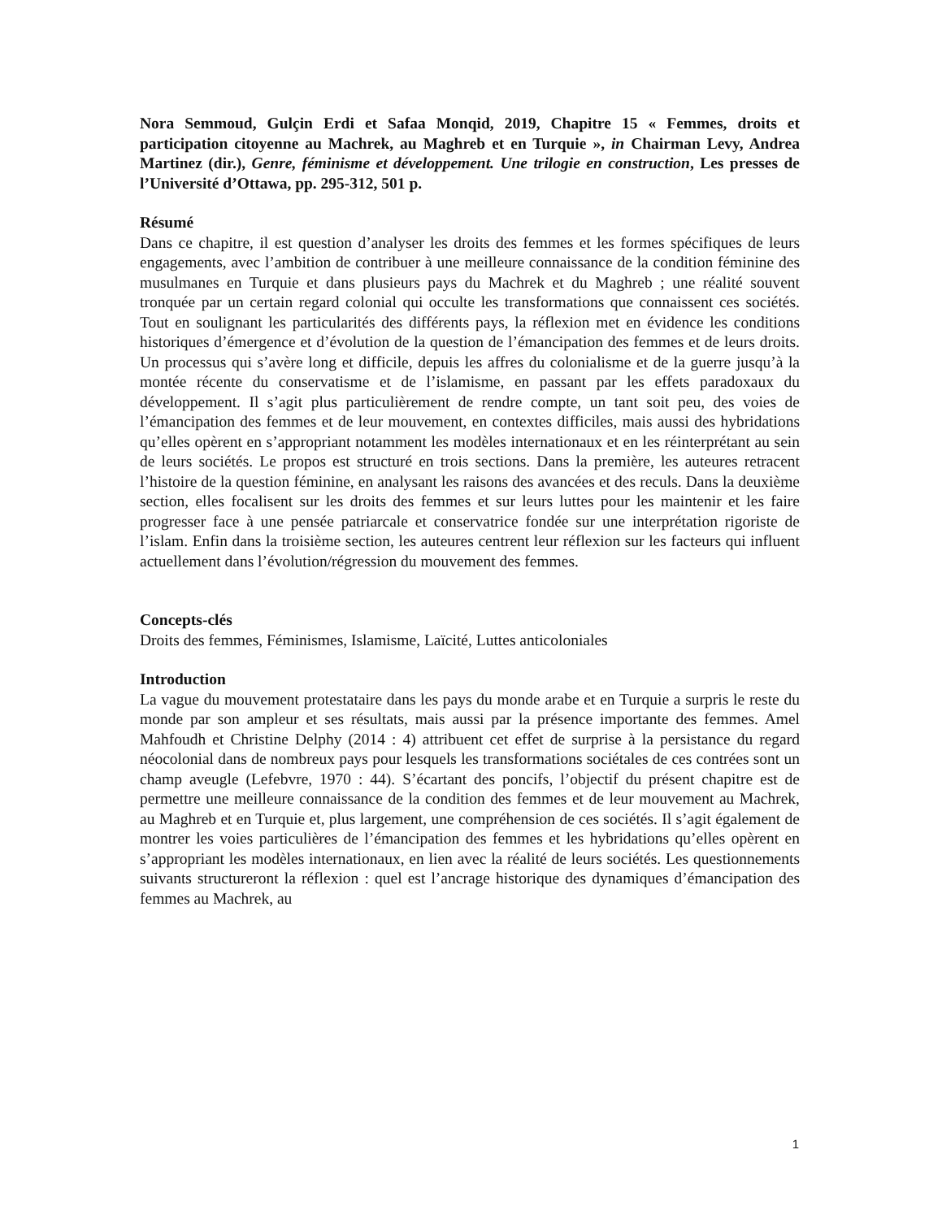Nora Semmoud, Gulçin Erdi et Safaa Monqid, 2019, Chapitre 15 « Femmes, droits et participation citoyenne au Machrek, au Maghreb et en Turquie », in Chairman Levy, Andrea Martinez (dir.), Genre, féminisme et développement. Une trilogie en construction, Les presses de l’Université d’Ottawa, pp. 295-312, 501 p.
Résumé
Dans ce chapitre, il est question d’analyser les droits des femmes et les formes spécifiques de leurs engagements, avec l’ambition de contribuer à une meilleure connaissance de la condition féminine des musulmanes en Turquie et dans plusieurs pays du Machrek et du Maghreb ; une réalité souvent tronquée par un certain regard colonial qui occulte les transformations que connaissent ces sociétés. Tout en soulignant les particularités des différents pays, la réflexion met en évidence les conditions historiques d’émergence et d’évolution de la question de l’émancipation des femmes et de leurs droits. Un processus qui s’avère long et difficile, depuis les affres du colonialisme et de la guerre jusqu’à la montée récente du conservatisme et de l’islamisme, en passant par les effets paradoxaux du développement. Il s’agit plus particulièrement de rendre compte, un tant soit peu, des voies de l’émancipation des femmes et de leur mouvement, en contextes difficiles, mais aussi des hybridations qu’elles opèrent en s’appropriant notamment les modèles internationaux et en les réinterprétant au sein de leurs sociétés. Le propos est structuré en trois sections. Dans la première, les auteures retracent l’histoire de la question féminine, en analysant les raisons des avancées et des reculs. Dans la deuxième section, elles focalisent sur les droits des femmes et sur leurs luttes pour les maintenir et les faire progresser face à une pensée patriarcale et conservatrice fondée sur une interprétation rigoriste de l’islam. Enfin dans la troisième section, les auteures centrent leur réflexion sur les facteurs qui influent actuellement dans l’évolution/régression du mouvement des femmes.
Concepts-clés
Droits des femmes, Féminismes, Islamisme, Laïcité, Luttes anticoloniales
Introduction
La vague du mouvement protestataire dans les pays du monde arabe et en Turquie a surpris le reste du monde par son ampleur et ses résultats, mais aussi par la présence importante des femmes. Amel Mahfoudh et Christine Delphy (2014 : 4) attribuent cet effet de surprise à la persistance du regard néocolonial dans de nombreux pays pour lesquels les transformations sociétales de ces contrées sont un champ aveugle (Lefebvre, 1970 : 44). S’écartant des poncifs, l’objectif du présent chapitre est de permettre une meilleure connaissance de la condition des femmes et de leur mouvement au Machrek, au Maghreb et en Turquie et, plus largement, une compréhension de ces sociétés. Il s’agit également de montrer les voies particulières de l’émancipation des femmes et les hybridations qu’elles opèrent en s’appropriant les modèles internationaux, en lien avec la réalité de leurs sociétés. Les questionnements suivants structureront la réflexion : quel est l’ancrage historique des dynamiques d’émancipation des femmes au Machrek, au
1